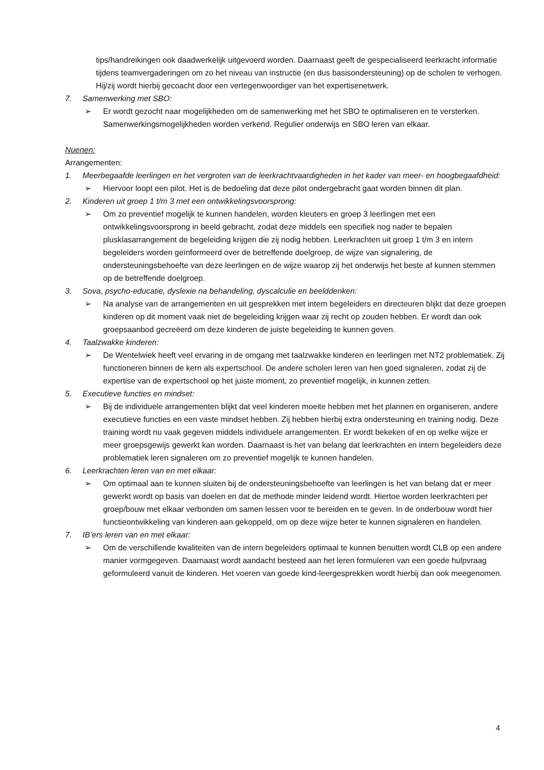tips/handreikingen ook daadwerkelijk uitgevoerd worden. Daarnaast geeft de gespecialiseerd leerkracht informatie tijdens teamvergaderingen om zo het niveau van instructie (en dus basisondersteuning) op de scholen te verhogen. Hij/zij wordt hierbij gecoacht door een vertegenwoordiger van het expertisenetwerk.
7. Samenwerking met SBO:
➢ Er wordt gezocht naar mogelijkheden om de samenwerking met het SBO te optimaliseren en te versterken. Samenwerkingsmogelijkheden worden verkend. Regulier onderwijs en SBO leren van elkaar.
Nuenen:
Arrangementen:
1. Meerbegaafde leerlingen en het vergroten van de leerkrachtvaardigheden in het kader van meer- en hoogbegaafdheid:
➢ Hiervoor loopt een pilot. Het is de bedoeling dat deze pilot ondergebracht gaat worden binnen dit plan.
2. Kinderen uit groep 1 t/m 3 met een ontwikkelingsvoorsprong:
➢ Om zo preventief mogelijk te kunnen handelen, worden kleuters en groep 3 leerlingen met een ontwikkelingsvoorsprong in beeld gebracht, zodat deze middels een specifiek nog nader te bepalen plusklasarrangement de begeleiding krijgen die zij nodig hebben. Leerkrachten uit groep 1 t/m 3 en intern begeleiders worden geïnformeerd over de betreffende doelgroep, de wijze van signalering, de ondersteuningsbehoefte van deze leerlingen en de wijze waarop zij het onderwijs het beste af kunnen stemmen op de betreffende doelgroep.
3. Sova, psycho-educatie, dyslexie na behandeling, dyscalculie en beelddenken:
➢ Na analyse van de arrangementen en uit gesprekken met intern begeleiders en directeuren blijkt dat deze groepen kinderen op dit moment vaak niet de begeleiding krijgen waar zij recht op zouden hebben. Er wordt dan ook groepsaanbod gecreëerd om deze kinderen de juiste begeleiding te kunnen geven.
4. Taalzwakke kinderen:
➢ De Wentelwiek heeft veel ervaring in de omgang met taalzwakke kinderen en leerlingen met NT2 problematiek. Zij functioneren binnen de kern als expertschool. De andere scholen leren van hen goed signaleren, zodat zij de expertise van de expertschool op het juiste moment, zo preventief mogelijk, in kunnen zetten.
5. Executieve functies en mindset:
➢ Bij de individuele arrangementen blijkt dat veel kinderen moeite hebben met het plannen en organiseren, andere executieve functies en een vaste mindset hebben. Zij hebben hierbij extra ondersteuning en training nodig. Deze training wordt nu vaak gegeven middels individuele arrangementen. Er wordt bekeken of en op welke wijze er meer groepsgewijs gewerkt kan worden. Daarnaast is het van belang dat leerkrachten en intern begeleiders deze problematiek leren signaleren om zo preventief mogelijk te kunnen handelen.
6. Leerkrachten leren van en met elkaar:
➢ Om optimaal aan te kunnen sluiten bij de ondersteuningsbehoefte van leerlingen is het van belang dat er meer gewerkt wordt op basis van doelen en dat de methode minder leidend wordt. Hiertoe worden leerkrachten per groep/bouw met elkaar verbonden om samen lessen voor te bereiden en te geven. In de onderbouw wordt hier functieontwikkeling van kinderen aan gekoppeld, om op deze wijze beter te kunnen signaleren en handelen.
7. IB’ers leren van en met elkaar:
➢ Om de verschillende kwaliteiten van de intern begeleiders optimaal te kunnen benutten wordt CLB op een andere manier vormgegeven. Daarnaast wordt aandacht besteed aan het leren formuleren van een goede hulpvraag geformuleerd vanuit de kinderen. Het voeren van goede kind-leergesprekken wordt hierbij dan ook meegenomen.
4